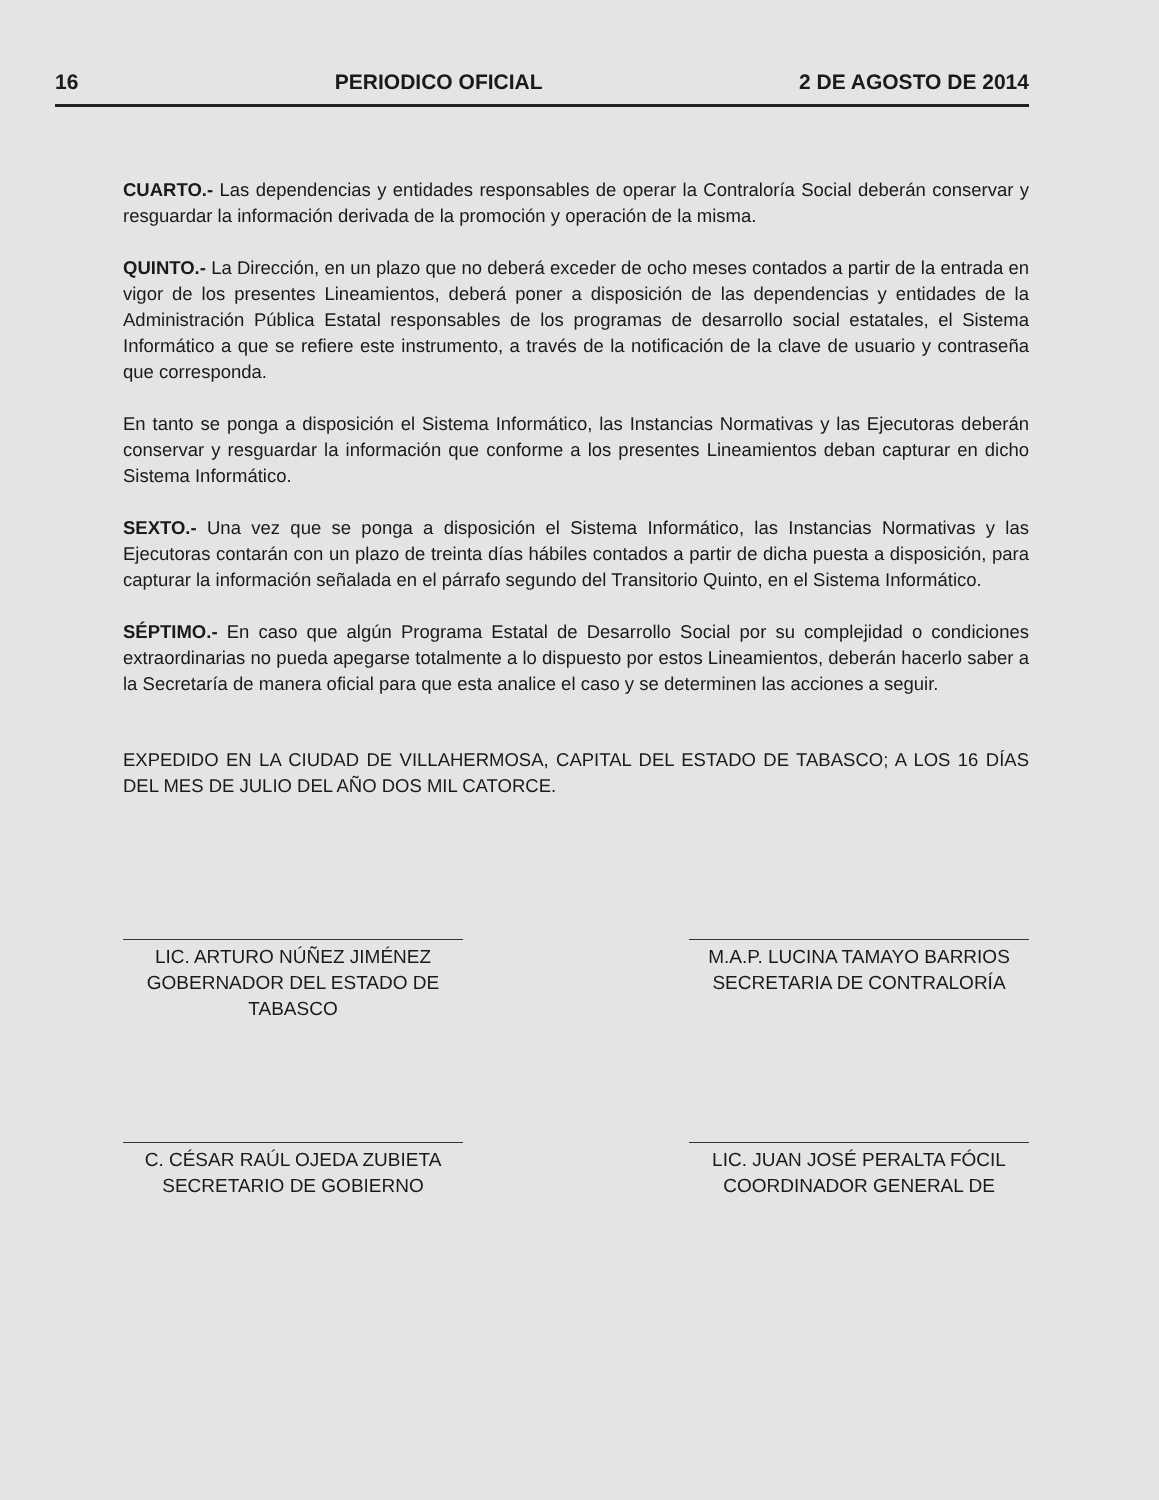16 PERIODICO OFICIAL 2 DE AGOSTO DE 2014
CUARTO.- Las dependencias y entidades responsables de operar la Contraloría Social deberán conservar y resguardar la información derivada de la promoción y operación de la misma.
QUINTO.- La Dirección, en un plazo que no deberá exceder de ocho meses contados a partir de la entrada en vigor de los presentes Lineamientos, deberá poner a disposición de las dependencias y entidades de la Administración Pública Estatal responsables de los programas de desarrollo social estatales, el Sistema Informático a que se refiere este instrumento, a través de la notificación de la clave de usuario y contraseña que corresponda.
En tanto se ponga a disposición el Sistema Informático, las Instancias Normativas y las Ejecutoras deberán conservar y resguardar la información que conforme a los presentes Lineamientos deban capturar en dicho Sistema Informático.
SEXTO.- Una vez que se ponga a disposición el Sistema Informático, las Instancias Normativas y las Ejecutoras contarán con un plazo de treinta días hábiles contados a partir de dicha puesta a disposición, para capturar la información señalada en el párrafo segundo del Transitorio Quinto, en el Sistema Informático.
SÉPTIMO.- En caso que algún Programa Estatal de Desarrollo Social por su complejidad o condiciones extraordinarias no pueda apegarse totalmente a lo dispuesto por estos Lineamientos, deberán hacerlo saber a la Secretaría de manera oficial para que esta analice el caso y se determinen las acciones a seguir.
EXPEDIDO EN LA CIUDAD DE VILLAHERMOSA, CAPITAL DEL ESTADO DE TABASCO; A LOS 16 DÍAS DEL MES DE JULIO DEL AÑO DOS MIL CATORCE.
LIC. ARTURO NÚÑEZ JIMÉNEZ
GOBERNADOR DEL ESTADO DE
TABASCO
M.A.P. LUCINA TAMAYO BARRIOS
SECRETARIA DE CONTRALORÍA
C. CÉSAR RAÚL OJEDA ZUBIETA
SECRETARIO DE GOBIERNO
LIC. JUAN JOSÉ PERALTA FÓCIL
COORDINADOR GENERAL DE